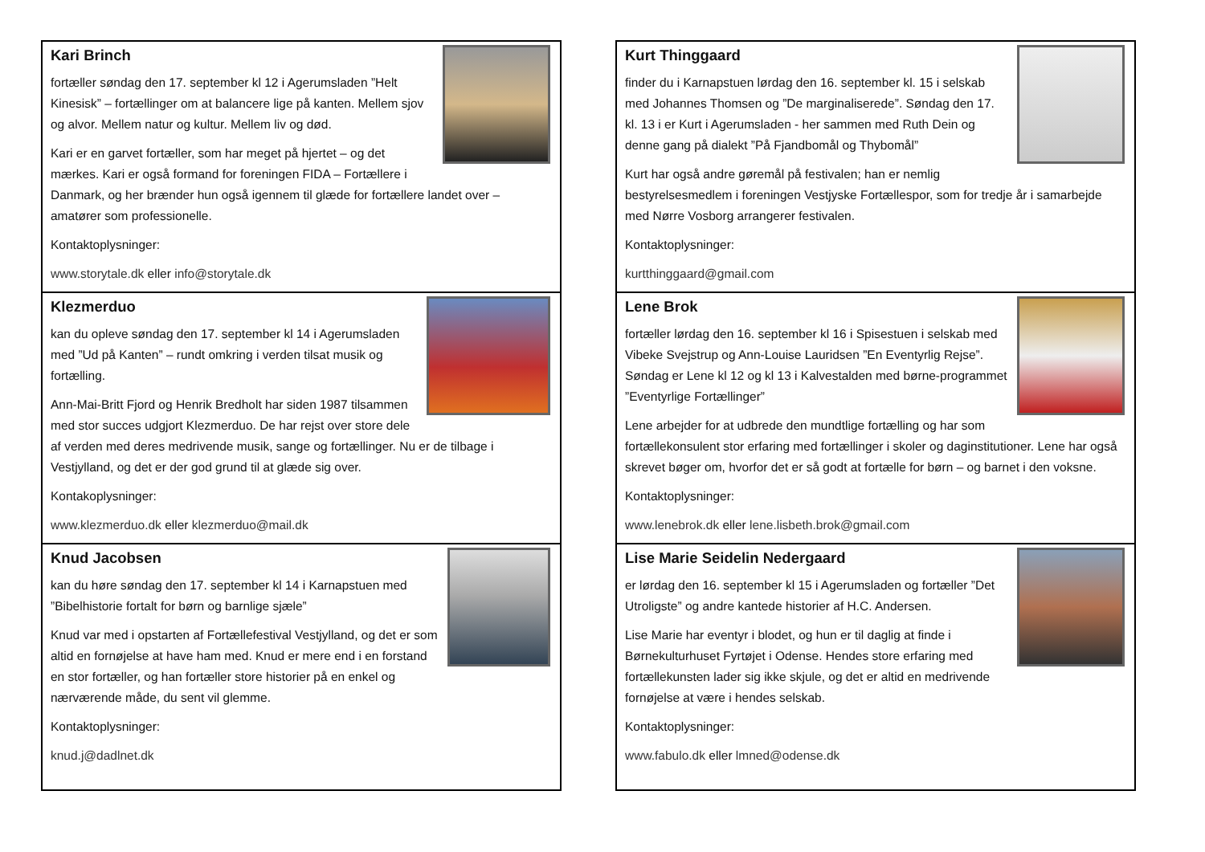Kari Brinch
fortæller søndag den 17. september kl 12 i Agerumsladen ”Helt Kinesisk” – fortællinger om at balancere lige på kanten. Mellem sjov og alvor. Mellem natur og kultur. Mellem liv og død.
Kari er en garvet fortæller, som har meget på hjertet – og det mærkes. Kari er også formand for foreningen FIDA – Fortællere i Danmark, og her brænder hun også igennem til glæde for fortællere landet over – amatører som professionelle.
Kontaktoplysninger:
www.storytale.dk eller info@storytale.dk
Klezmerduo
kan du opleve søndag den 17. september kl 14 i Agerumsladen med ”Ud på Kanten” – rundt omkring i verden tilsat musik og fortælling.
Ann-Mai-Britt Fjord og Henrik Bredholt har siden 1987 tilsammen med stor succes udgjort Klezmerduo. De har rejst over store dele af verden med deres medrivende musik, sange og fortællinger. Nu er de tilbage i Vestjylland, og det er der god grund til at glæde sig over.
Kontakoplysninger:
www.klezmerduo.dk eller klezmerduo@mail.dk
Knud Jacobsen
kan du høre søndag den 17. september kl 14 i Karnapstuen med ”Bibelhistorie fortalt for børn og barnlige sjæle”
Knud var med i opstarten af Fortællefestival Vestjylland, og det er som altid en fornøjelse at have ham med. Knud er mere end i en forstand en stor fortæller, og han fortæller store historier på en enkel og nærværende måde, du sent vil glemme.
Kontaktoplysninger:
knud.j@dadlnet.dk
Kurt Thinggaard
finder du i Karnapstuen lørdag den 16. september kl. 15 i selskab med Johannes Thomsen og ”De marginaliserede”. Søndag den 17. kl. 13 i er Kurt i Agerumsladen - her sammen med Ruth Dein og denne gang på dialekt ”På Fjandbomål og Thybomål”
Kurt har også andre gøremål på festivalen; han er nemlig bestyrelsesmedlem i foreningen Vestjyske Fortællespor, som for tredje år i samarbejde med Nørre Vosborg arrangerer festivalen.
Kontaktoplysninger:
kurtthinggaard@gmail.com
Lene Brok
fortæller lørdag den 16. september kl 16 i Spisestuen i selskab med Vibeke Svejstrup og Ann-Louise Lauridsen ”En Eventyrlig Rejse”. Søndag er Lene kl 12 og kl 13 i Kalvestalden med børne-programmet ”Eventyrlige Fortællinger”
Lene arbejder for at udbrede den mundtlige fortælling og har som fortællekonsulent stor erfaring med fortællinger i skoler og daginstitutioner. Lene har også skrevet bøger om, hvorfor det er så godt at fortælle for børn – og barnet i den voksne.
Kontaktoplysninger:
www.lenebrok.dk eller lene.lisbeth.brok@gmail.com
Lise Marie Seidelin Nedergaard
er lørdag den 16. september kl 15 i Agerumsladen og fortæller ”Det Utroligste” og andre kantede historier af H.C. Andersen.
Lise Marie har eventyr i blodet, og hun er til daglig at finde i Børnekulturhuset Fyrtøjet i Odense. Hendes store erfaring med fortællekunsten lader sig ikke skjule, og det er altid en medrivende fornøjelse at være i hendes selskab.
Kontaktoplysninger:
www.fabulo.dk eller lmned@odense.dk